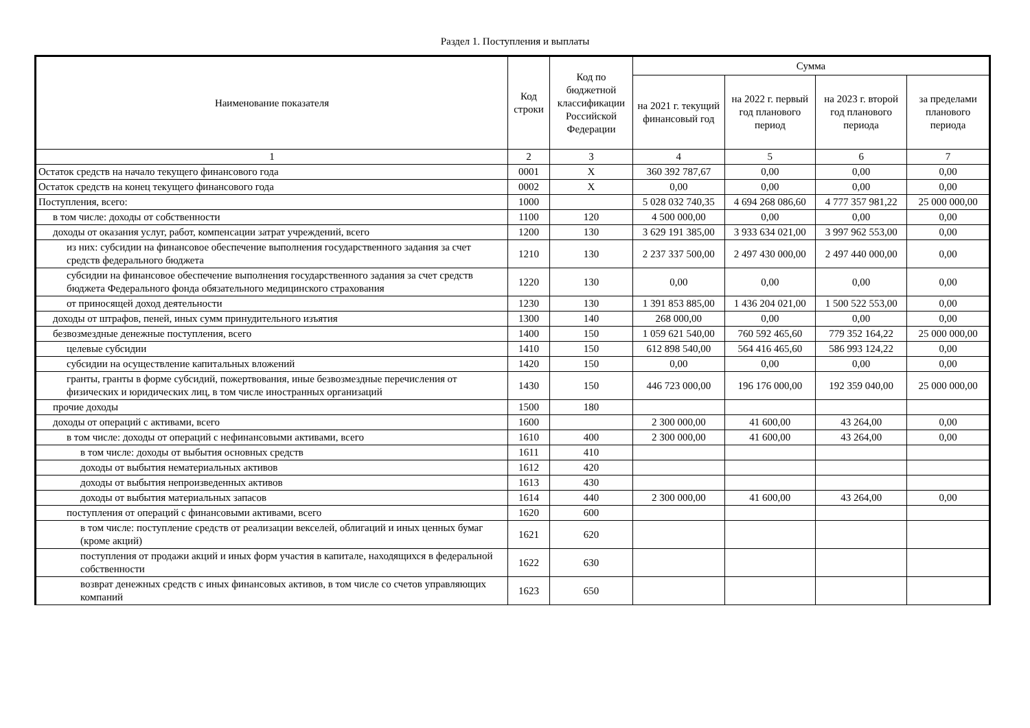Раздел 1. Поступления и выплаты
| Наименование показателя | Код строки | Код по бюджетной классификации Российской Федерации | Сумма | | | |
| --- | --- | --- | --- | --- | --- | --- |
| | | | на 2021 г. текущий финансовый год | на 2022 г. первый год планового период | на 2023 г. второй год планового периода | за пределами планового периода |
| 1 | 2 | 3 | 4 | 5 | 6 | 7 |
| Остаток средств на начало текущего финансового года | 0001 | X | 360 392 787,67 | 0,00 | 0,00 | 0,00 |
| Остаток средств на конец текущего финансового года | 0002 | X | 0,00 | 0,00 | 0,00 | 0,00 |
| Поступления, всего: | 1000 | | 5 028 032 740,35 | 4 694 268 086,60 | 4 777 357 981,22 | 25 000 000,00 |
| в том числе: доходы от собственности | 1100 | 120 | 4 500 000,00 | 0,00 | 0,00 | 0,00 |
| доходы от оказания услуг, работ, компенсации затрат учреждений, всего | 1200 | 130 | 3 629 191 385,00 | 3 933 634 021,00 | 3 997 962 553,00 | 0,00 |
| из них: субсидии на финансовое обеспечение выполнения государственного задания за счет средств федерального бюджета | 1210 | 130 | 2 237 337 500,00 | 2 497 430 000,00 | 2 497 440 000,00 | 0,00 |
| субсидии на финансовое обеспечение выполнения государственного задания за счет средств бюджета Федерального фонда обязательного медицинского страхования | 1220 | 130 | 0,00 | 0,00 | 0,00 | 0,00 |
| от приносящей доход деятельности | 1230 | 130 | 1 391 853 885,00 | 1 436 204 021,00 | 1 500 522 553,00 | 0,00 |
| доходы от штрафов, пеней, иных сумм принудительного изъятия | 1300 | 140 | 268 000,00 | 0,00 | 0,00 | 0,00 |
| безвозмездные денежные поступления, всего | 1400 | 150 | 1 059 621 540,00 | 760 592 465,60 | 779 352 164,22 | 25 000 000,00 |
| целевые субсидии | 1410 | 150 | 612 898 540,00 | 564 416 465,60 | 586 993 124,22 | 0,00 |
| субсидии на осуществление капитальных вложений | 1420 | 150 | 0,00 | 0,00 | 0,00 | 0,00 |
| гранты, гранты в форме субсидий, пожертвования, иные безвозмездные перечисления от физических и юридических лиц, в том числе иностранных организаций | 1430 | 150 | 446 723 000,00 | 196 176 000,00 | 192 359 040,00 | 25 000 000,00 |
| прочие доходы | 1500 | 180 | | | | |
| доходы от операций с активами, всего | 1600 | | 2 300 000,00 | 41 600,00 | 43 264,00 | 0,00 |
| в том числе: доходы от операций с нефинансовыми активами, всего | 1610 | 400 | 2 300 000,00 | 41 600,00 | 43 264,00 | 0,00 |
| в том числе: доходы от выбытия основных средств | 1611 | 410 | | | | |
| доходы от выбытия нематериальных активов | 1612 | 420 | | | | |
| доходы от выбытия непроизведенных активов | 1613 | 430 | | | | |
| доходы от выбытия материальных запасов | 1614 | 440 | 2 300 000,00 | 41 600,00 | 43 264,00 | 0,00 |
| поступления от операций с финансовыми активами, всего | 1620 | 600 | | | | |
| в том числе: поступление средств от реализации векселей, облигаций и иных ценных бумаг (кроме акций) | 1621 | 620 | | | | |
| поступления от продажи акций и иных форм участия в капитале, находящихся в федеральной собственности | 1622 | 630 | | | | |
| возврат денежных средств с иных финансовых активов, в том числе со счетов управляющих компаний | 1623 | 650 | | | | |